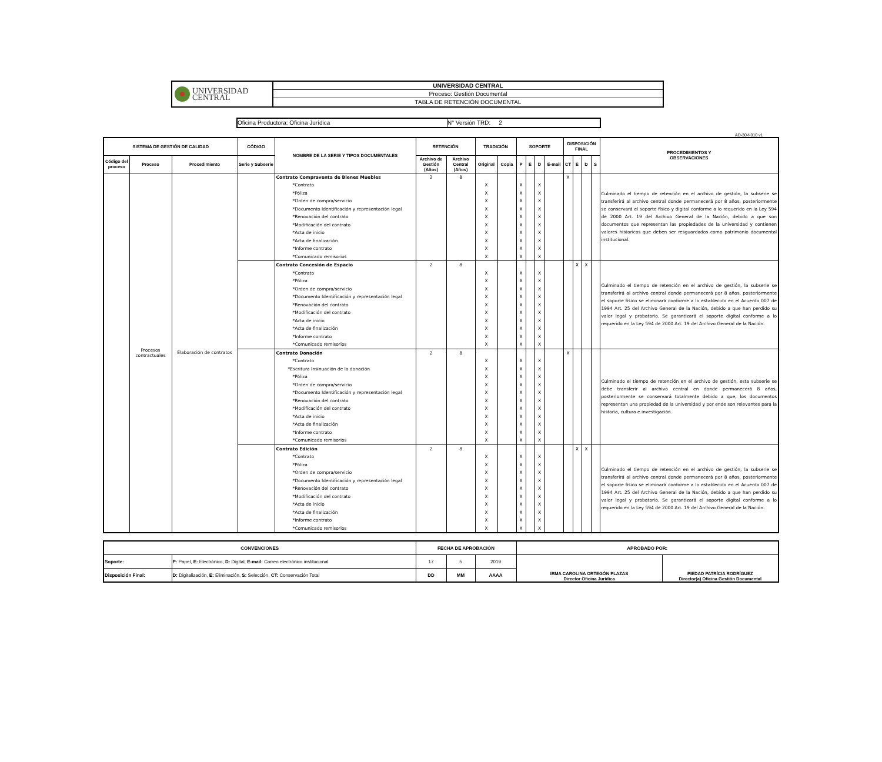UNIVERSIDAD
CENTRAL
UNIVERSIDAD CENTRAL
Proceso: Gestión Documental
TABLA DE RETENCIÓN DOCUMENTAL
Oficina Productora: Oficina Jurídica N° Versión TRD: 2
AD-30-f-010 v1
| SISTEMA DE GESTIÓN DE CALIDAD | | | CÓDIGO | NOMBRE DE LA SERIE Y TIPOS DOCUMENTALES | RETENCIÓN | | TRADICIÓN | | SOPORTE | | | | DISPOSICIÓN FINAL | | | | PROCEDIMIENTOS Y OBSERVACIONES |
| --- | --- | --- | --- | --- | --- | --- | --- | --- | --- | --- | --- | --- | --- | --- | --- | --- | --- |
| Código del proceso | Proceso | Procedimiento | Serie y Subserie | | Archivo de Gestión (Años) | Archivo Central (Años) | Original | Copia | P | E | D | E-mail | CT | E | D | S | |
| | Procesos contractuales | Elaboración de contratos | | Contrato Compraventa de Bienes Muebles | 2 | 8 | | | | | | | X | | | | Culminado el tiempo de retención en el archivo de gestión, la subserie se transferirá al archivo central donde permanecerá por 8 años, posteriormente se conservará el soporte físico y digital conforme a lo requerido en la Ley 594 de 2000 Art. 19 del Archivo General de la Nación, debido a que son documentos que representan las propiedades de la universidad y contienen valores historicos que deben ser resguardados como patrimonio documental institucional. |
| | | | | *Contrato | | | X | | X | | X | | | | | | |
| | | | | *Póliza | | | X | | X | | X | | | | | | |
| | | | | *Orden de compra/servicio | | | X | | X | | X | | | | | | |
| | | | | *Documento Identificación y representación legal | | | X | | X | | X | | | | | | |
| | | | | *Renovación del contrato | | | X | | X | | X | | | | | | |
| | | | | *Modificación del contrato | | | X | | X | | X | | | | | | |
| | | | | *Acta de inicio | | | X | | X | | X | | | | | | |
| | | | | *Acta de finalización | | | X | | X | | X | | | | | | |
| | | | | *Informe contrato | | | X | | X | | X | | | | | | |
| | | | | *Comunicado remisorios | | | X | | X | | X | | | | | | |
| | | | | Contrato Concesión de Espacio | 2 | 8 | | | | | | | | X | X | | Culminado el tiempo de retención en el archivo de gestión, la subserie se transferirá al archivo central donde permanecerá por 8 años, posteriormente el soporte físico se eliminará conforme a lo establecido en el Acuerdo 007 de 1994 Art. 25 del Archivo General de la Nación, debido a que han perdido su valor legal y probatorio. Se garantizará el soporte digital conforme a lo requerido en la Ley 594 de 2000 Art. 19 del Archivo General de la Nación. |
| | | | | *Contrato | | | X | | X | | X | | | | | | |
| | | | | *Póliza | | | X | | X | | X | | | | | | |
| | | | | *Orden de compra/servicio | | | X | | X | | X | | | | | | |
| | | | | *Documento Identificación y representación legal | | | X | | X | | X | | | | | | |
| | | | | *Renovación del contrato | | | X | | X | | X | | | | | | |
| | | | | *Modificación del contrato | | | X | | X | | X | | | | | | |
| | | | | *Acta de inicio | | | X | | X | | X | | | | | | |
| | | | | *Acta de finalización | | | X | | X | | X | | | | | | |
| | | | | *Informe contrato | | | X | | X | | X | | | | | | |
| | | | | *Comunicado remisorios | | | X | | X | | X | | | | | | |
| | | | | Contrato Donación | 2 | 8 | | | | | | | X | | | | Culminado el tiempo de retención en el archivo de gestión, esta subserie se debe transferir al archivo central en donde permanecerá 8 años, posteriormente se conservará totalmente debido a que, los documentos representan una propiedad de la universidad y por ende son relevantes para la historia, cultura e investigación. |
| | | | | *Contrato | | | X | | X | | X | | | | | | |
| | | | | *Escritura Insinuación de la donación | | | X | | X | | X | | | | | | |
| | | | | *Póliza | | | X | | X | | X | | | | | | |
| | | | | *Orden de compra/servicio | | | X | | X | | X | | | | | | |
| | | | | *Documento Identificación y representación legal | | | X | | X | | X | | | | | | |
| | | | | *Renovación del contrato | | | X | | X | | X | | | | | | |
| | | | | *Modificación del contrato | | | X | | X | | X | | | | | | |
| | | | | *Acta de inicio | | | X | | X | | X | | | | | | |
| | | | | *Acta de finalización | | | X | | X | | X | | | | | | |
| | | | | *Informe contrato | | | X | | X | | X | | | | | | |
| | | | | *Comunicado remisorios | | | X | | X | | X | | | | | | |
| | | | | Contrato Edición | 2 | 8 | | | | | | | | X | X | | Culminado el tiempo de retención en el archivo de gestión, la subserie se transferirá al archivo central donde permanecerá por 8 años, posteriormente el soporte físico se eliminará conforme a lo establecido en el Acuerdo 007 de 1994 Art. 25 del Archivo General de la Nación, debido a que han perdido su valor legal y probatorio. Se garantizará el soporte digital conforme a lo requerido en la Ley 594 de 2000 Art. 19 del Archivo General de la Nación. |
| | | | | *Contrato | | | X | | X | | X | | | | | | |
| | | | | *Póliza | | | X | | X | | X | | | | | | |
| | | | | *Orden de compra/servicio | | | X | | X | | X | | | | | | |
| | | | | *Documento Identificación y representación legal | | | X | | X | | X | | | | | | |
| | | | | *Renovación del contrato | | | X | | X | | X | | | | | | |
| | | | | *Modificación del contrato | | | X | | X | | X | | | | | | |
| | | | | *Acta de inicio | | | X | | X | | X | | | | | | |
| | | | | *Acta de finalización | | | X | | X | | X | | | | | | |
| | | | | *Informe contrato | | | X | | X | | X | | | | | | |
| | | | | *Comunicado remisorios | | | X | | X | | X | | | | | | |
| CONVENCIONES | | FECHA DE APROBACIÓN | | | APROBADO POR: | |
| Soporte: | P: Papel, E: Electrónico, D: Digital, E-mail: Correo electrónico institucional | 17 | 5 | 2019 | IRMA CAROLINA ORTEGÓN PLAZAS Director Oficina Jurídica | PIEDAD PATRÍCIA RODRÍGUEZ Director(a) Oficina Gestión Documental |
| Disposición Final: | D: Digitalización, E: Eliminación, S: Selección, CT: Conservación Total | DD | MM | AAAA | | |